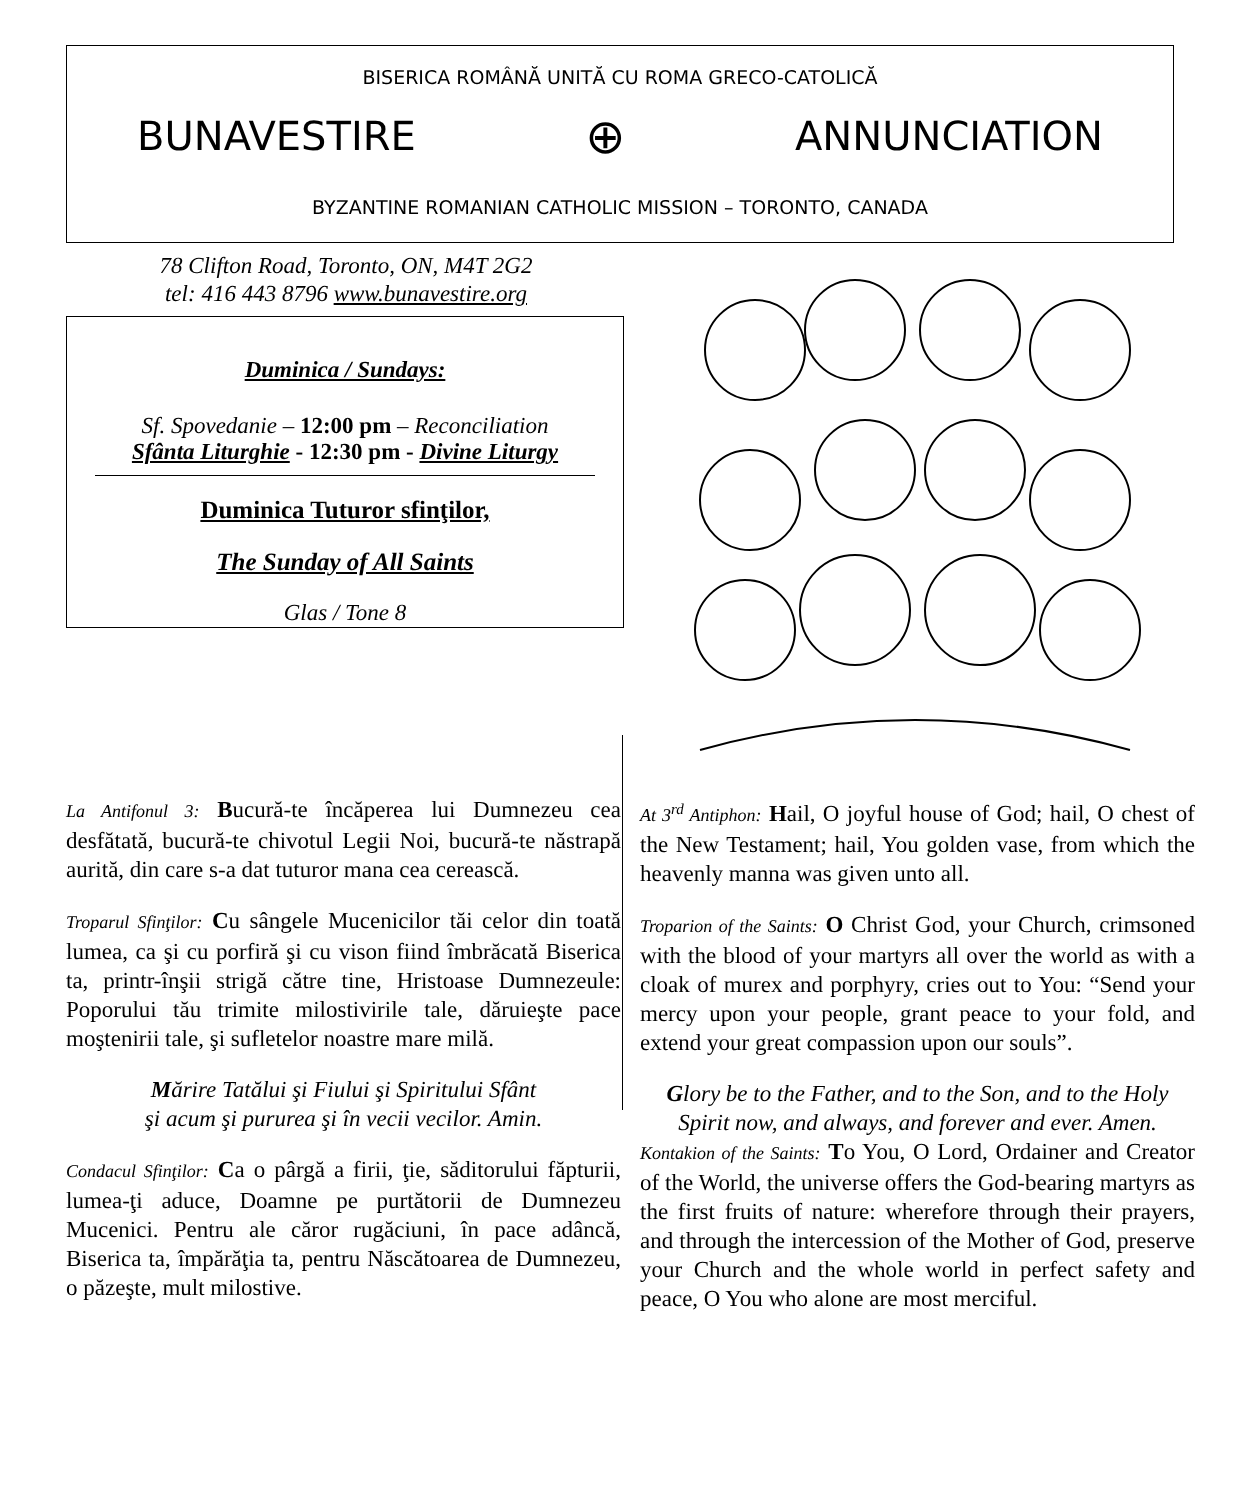BISERICA ROMÂNĂ UNITĂ CU ROMA GRECO-CATOLICĂ
BUNAVESTIRE ⊕ ANNUNCIATION
BYZANTINE ROMANIAN CATHOLIC MISSION – TORONTO, CANADA
78 Clifton Road, Toronto, ON, M4T 2G2
tel: 416 443 8796 www.bunavestire.org
Duminica / Sundays:
Sf. Spovedanie – 12:00 pm – Reconciliation
Sfânta Liturghie - 12:30 pm - Divine Liturgy
Duminica Tuturor sfinţilor,
The Sunday of All Saints
Glas / Tone 8
La Antifonul 3: Bucură-te încăperea lui Dumnezeu cea desfătată, bucură-te chivotul Legii Noi, bucură-te năstrapă aurită, din care s-a dat tuturor mana cea cerească.
Troparul Sfinţilor: Cu sângele Mucenicilor tăi celor din toată lumea, ca şi cu porfiră şi cu vison fiind îmbrăcată Biserica ta, printr-înşii strigă către tine, Hristoase Dumnezeule: Poporului tău trimite milostivirile tale, dăruieşte pace moştenirii tale, şi sufletelor noastre mare milă.
Mărire Tatălui şi Fiului şi Spiritului Sfânt
şi acum şi pururea şi în vecii vecilor. Amin.
Condacul Sfinţilor: Ca o pârgă a firii, ţie, săditorului făpturii, lumea-ţi aduce, Doamne pe purtătorii de Dumnezeu Mucenici. Pentru ale căror rugăciuni, în pace adâncă, Biserica ta, împărăţia ta, pentru Născătoarea de Dumnezeu, o păzeşte, mult milostive.
At 3<sup>rd</sup> Antiphon: Hail, O joyful house of God; hail, O chest of the New Testament; hail, You golden vase, from which the heavenly manna was given unto all.
Troparion of the Saints: O Christ God, your Church, crimsoned with the blood of your martyrs all over the world as with a cloak of murex and porphyry, cries out to You: “Send your mercy upon your people, grant peace to your fold, and extend your great compassion upon our souls”.
Glory be to the Father, and to the Son, and to the Holy Spirit now, and always, and forever and ever. Amen.
Kontakion of the Saints: To You, O Lord, Ordainer and Creator of the World, the universe offers the God-bearing martyrs as the first fruits of nature: wherefore through their prayers, and through the intercession of the Mother of God, preserve your Church and the whole world in perfect safety and peace, O You who alone are most merciful.